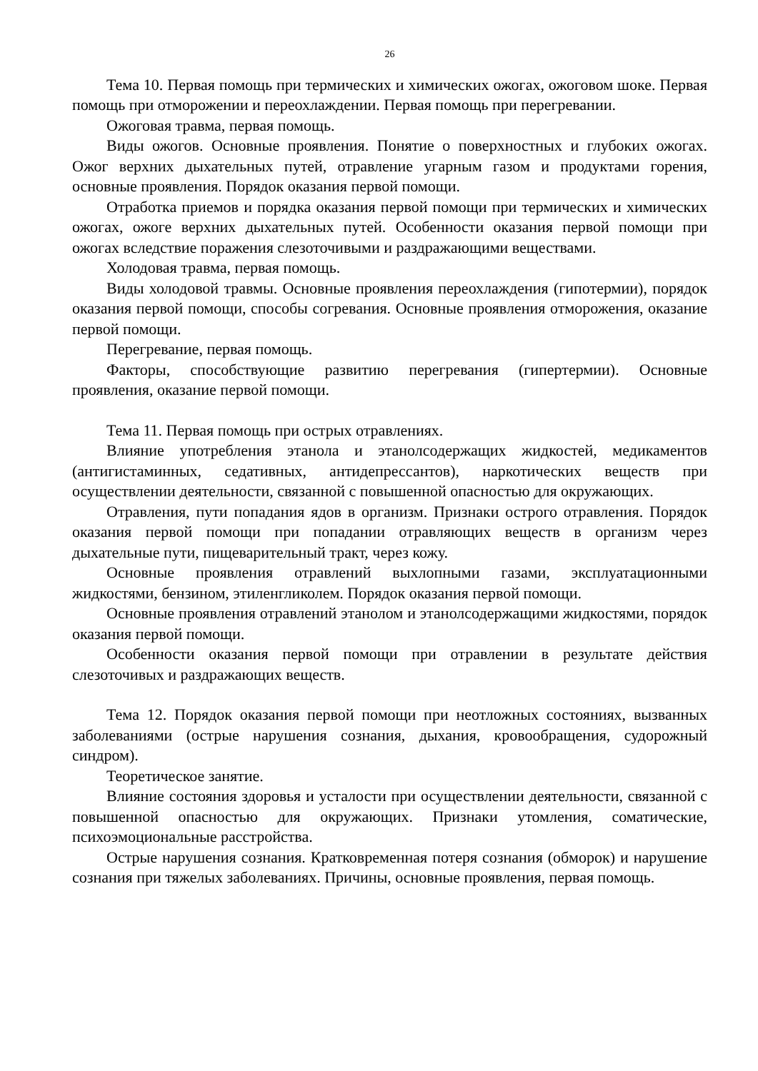26
Тема 10. Первая помощь при термических и химических ожогах, ожоговом шоке. Первая помощь при отморожении и переохлаждении. Первая помощь при перегревании.
Ожоговая травма, первая помощь.
Виды ожогов. Основные проявления. Понятие о поверхностных и глубоких ожогах. Ожог верхних дыхательных путей, отравление угарным газом и продуктами горения, основные проявления. Порядок оказания первой помощи.
Отработка приемов и порядка оказания первой помощи при термических и химических ожогах, ожоге верхних дыхательных путей. Особенности оказания первой помощи при ожогах вследствие поражения слезоточивыми и раздражающими веществами.
Холодовая травма, первая помощь.
Виды холодовой травмы. Основные проявления переохлаждения (гипотермии), порядок оказания первой помощи, способы согревания. Основные проявления отморожения, оказание первой помощи.
Перегревание, первая помощь.
Факторы, способствующие развитию перегревания (гипертермии). Основные проявления, оказание первой помощи.
Тема 11. Первая помощь при острых отравлениях.
Влияние употребления этанола и этанолсодержащих жидкостей, медикаментов (антигистаминных, седативных, антидепрессантов), наркотических веществ при осуществлении деятельности, связанной с повышенной опасностью для окружающих.
Отравления, пути попадания ядов в организм. Признаки острого отравления. Порядок оказания первой помощи при попадании отравляющих веществ в организм через дыхательные пути, пищеварительный тракт, через кожу.
Основные проявления отравлений выхлопными газами, эксплуатационными жидкостями, бензином, этиленгликолем. Порядок оказания первой помощи.
Основные проявления отравлений этанолом и этанолсодержащими жидкостями, порядок оказания первой помощи.
Особенности оказания первой помощи при отравлении в результате действия слезоточивых и раздражающих веществ.
Тема 12. Порядок оказания первой помощи при неотложных состояниях, вызванных заболеваниями (острые нарушения сознания, дыхания, кровообращения, судорожный синдром).
Теоретическое занятие.
Влияние состояния здоровья и усталости при осуществлении деятельности, связанной с повышенной опасностью для окружающих. Признаки утомления, соматические, психоэмоциональные расстройства.
Острые нарушения сознания. Кратковременная потеря сознания (обморок) и нарушение сознания при тяжелых заболеваниях. Причины, основные проявления, первая помощь.